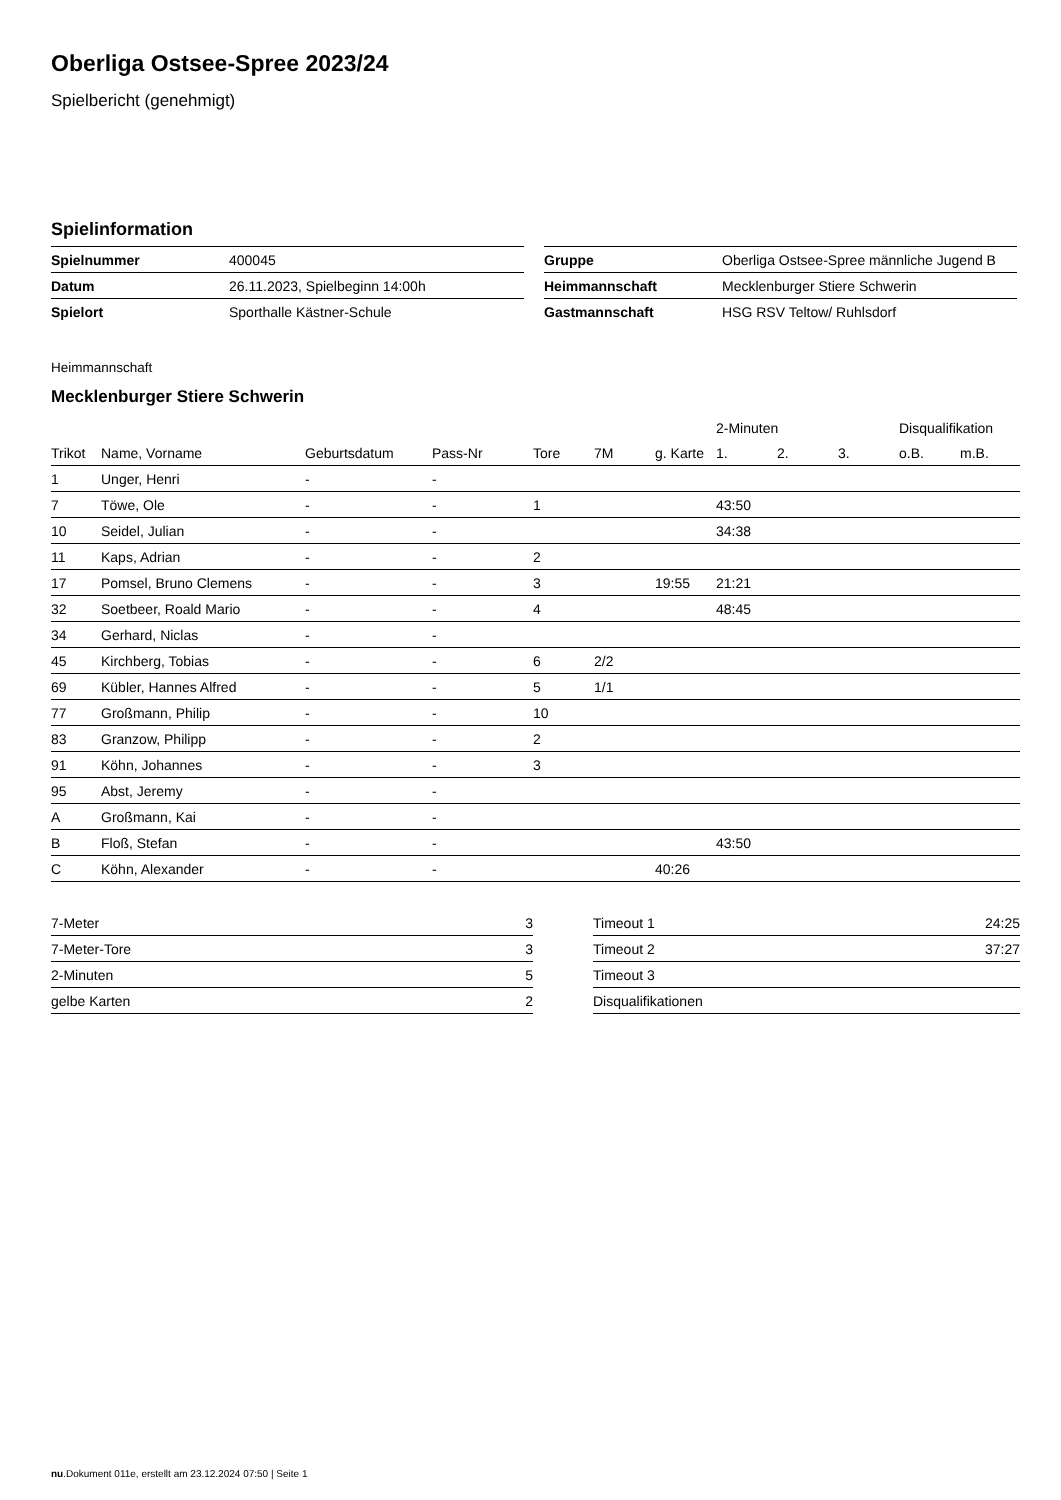Oberliga Ostsee-Spree 2023/24
Spielbericht (genehmigt)
Spielinformation
| Spielnummer | 400045 |
| Datum | 26.11.2023, Spielbeginn 14:00h |
| Spielort | Sporthalle Kästner-Schule |
| Gruppe | Oberliga Ostsee-Spree männliche Jugend B |
| Heimmannschaft | Mecklenburger Stiere Schwerin |
| Gastmannschaft | HSG RSV Teltow/ Ruhlsdorf |
Heimmannschaft
Mecklenburger Stiere Schwerin
| | | | | | | | 2-Minuten | | | Disqualifikation | |
| --- | --- | --- | --- | --- | --- | --- | --- | --- | --- | --- | --- |
| Trikot | Name, Vorname | Geburtsdatum | Pass-Nr | Tore | 7M | g. Karte | 1. | 2. | 3. | o.B. | m.B. |
| 1 | Unger, Henri | - | - | | | | | | | | |
| 7 | Töwe, Ole | - | - | 1 | | | 43:50 | | | | |
| 10 | Seidel, Julian | - | - | | | | 34:38 | | | | |
| 11 | Kaps, Adrian | - | - | 2 | | | | | | | |
| 17 | Pomsel, Bruno Clemens | - | - | 3 | | 19:55 | 21:21 | | | | |
| 32 | Soetbeer, Roald Mario | - | - | 4 | | | 48:45 | | | | |
| 34 | Gerhard, Niclas | - | - | | | | | | | | |
| 45 | Kirchberg, Tobias | - | - | 6 | 2/2 | | | | | | |
| 69 | Kübler, Hannes Alfred | - | - | 5 | 1/1 | | | | | | |
| 77 | Großmann, Philip | - | - | 10 | | | | | | | |
| 83 | Granzow, Philipp | - | - | 2 | | | | | | | |
| 91 | Köhn, Johannes | - | - | 3 | | | | | | | |
| 95 | Abst, Jeremy | - | - | | | | | | | | |
| A | Großmann, Kai | - | - | | | | | | | | |
| B | Floß, Stefan | - | - | | | | 43:50 | | | | |
| C | Köhn, Alexander | - | - | | | 40:26 | | | | | |
| 7-Meter | 3 |
| 7-Meter-Tore | 3 |
| 2-Minuten | 5 |
| gelbe Karten | 2 |
| Timeout 1 | 24:25 |
| Timeout 2 | 37:27 |
| Timeout 3 | |
| Disqualifikationen | |
nu.Dokument 011e, erstellt am 23.12.2024 07:50 | Seite 1